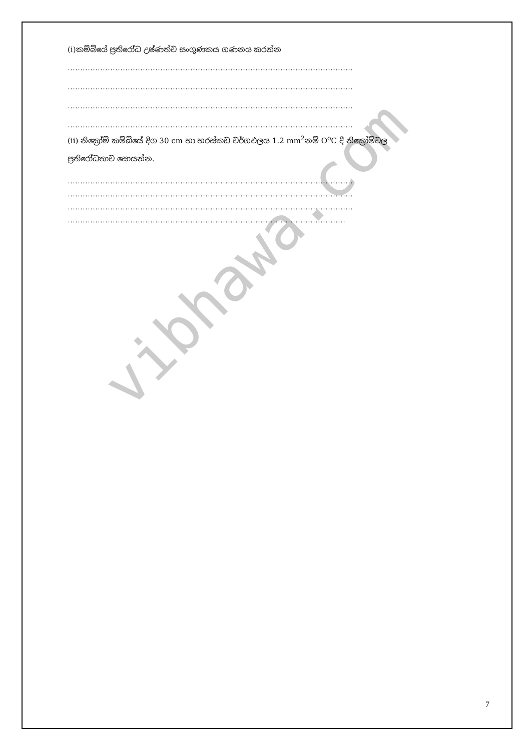vibhawa.com
(i)කම්බියේ ප්‍රතිරෝධ උෂ්ණත්ව සංගුණකය ගණනය කරන්න
……………………………………………………………………………………………………
……………………………………………………………………………………………………
……………………………………………………………………………………………………
……………………………………………………………………………………………………
(ii) නික්‍රෝම් කම්බියේ දිග 30 cm හා හරස්කඩ වර්ගඵලය 1.2 mm<sup>2</sup>නම් O<sup>o</sup>C දී නික්‍රෝම්වල
ප්‍රතිරෝධතාව සොයන්න.
……………………………………………………………………………………………………
……………………………………………………………………………………………………
……………………………………………………………………………………………………
…………………………………………………………………………………………………
7